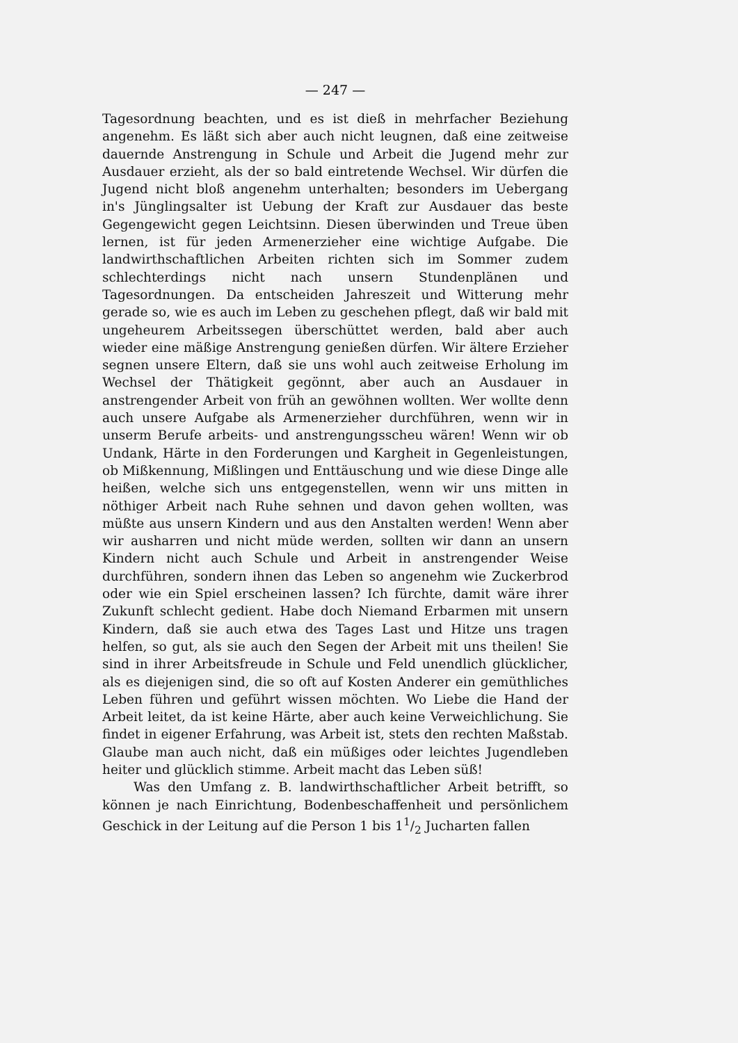— 247 —
Tagesordnung beachten, und es ist dieß in mehrfacher Beziehung angenehm. Es läßt sich aber auch nicht leugnen, daß eine zeitweise dauernde Anstrengung in Schule und Arbeit die Jugend mehr zur Ausdauer erzieht, als der so bald eintretende Wechsel. Wir dürfen die Jugend nicht bloß angenehm unterhalten; besonders im Uebergang in's Jünglingsalter ist Uebung der Kraft zur Ausdauer das beste Gegengewicht gegen Leichtsinn. Diesen überwinden und Treue üben lernen, ist für jeden Armenerzieher eine wichtige Aufgabe. Die landwirthschaftlichen Arbeiten richten sich im Sommer zudem schlechterdings nicht nach unsern Stundenplänen und Tagesordnungen. Da entscheiden Jahreszeit und Witterung mehr gerade so, wie es auch im Leben zu geschehen pflegt, daß wir bald mit ungeheurem Arbeitssegen überschüttet werden, bald aber auch wieder eine mäßige Anstrengung genießen dürfen. Wir ältere Erzieher segnen unsere Eltern, daß sie uns wohl auch zeitweise Erholung im Wechsel der Thätigkeit gegönnt, aber auch an Ausdauer in anstrengender Arbeit von früh an gewöhnen wollten. Wer wollte denn auch unsere Aufgabe als Armenerzieher durchführen, wenn wir in unserm Berufe arbeits- und anstrengungsscheu wären! Wenn wir ob Undank, Härte in den Forderungen und Kargheit in Gegenleistungen, ob Mißkennung, Mißlingen und Enttäuschung und wie diese Dinge alle heißen, welche sich uns entgegenstellen, wenn wir uns mitten in nöthiger Arbeit nach Ruhe sehnen und davon gehen wollten, was müßte aus unsern Kindern und aus den Anstalten werden! Wenn aber wir ausharren und nicht müde werden, sollten wir dann an unsern Kindern nicht auch Schule und Arbeit in anstrengender Weise durchführen, sondern ihnen das Leben so angenehm wie Zuckerbrod oder wie ein Spiel erscheinen lassen? Ich fürchte, damit wäre ihrer Zukunft schlecht gedient. Habe doch Niemand Erbarmen mit unsern Kindern, daß sie auch etwa des Tages Last und Hitze uns tragen helfen, so gut, als sie auch den Segen der Arbeit mit uns theilen! Sie sind in ihrer Arbeitsfreude in Schule und Feld unendlich glücklicher, als es diejenigen sind, die so oft auf Kosten Anderer ein gemüthliches Leben führen und geführt wissen möchten. Wo Liebe die Hand der Arbeit leitet, da ist keine Härte, aber auch keine Verweichlichung. Sie findet in eigener Erfahrung, was Arbeit ist, stets den rechten Maßstab. Glaube man auch nicht, daß ein müßiges oder leichtes Jugendleben heiter und glücklich stimme. Arbeit macht das Leben süß!
Was den Umfang z. B. landwirthschaftlicher Arbeit betrifft, so können je nach Einrichtung, Bodenbeschaffenheit und persönlichem Geschick in der Leitung auf die Person 1 bis 11/2 Jucharten fallen